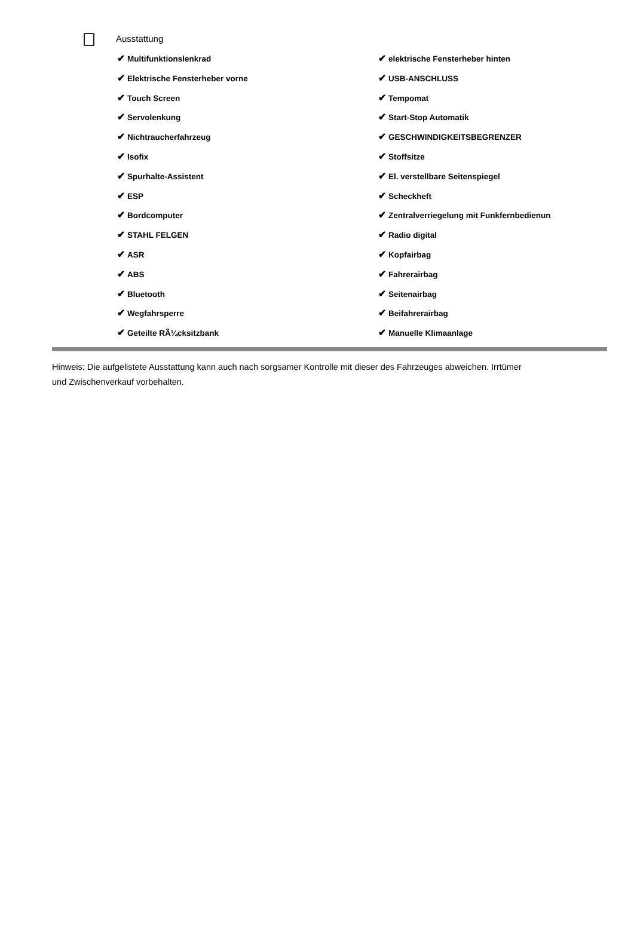Ausstattung
✔ Multifunktionslenkrad
✔ elektrische Fensterheber hinten
✔ Elektrische Fensterheber vorne
✔ USB-ANSCHLUSS
✔ Touch Screen
✔ Tempomat
✔ Servolenkung
✔ Start-Stop Automatik
✔ Nichtraucherfahrzeug
✔ GESCHWINDIGKEITSBEGRENZER
✔ Isofix
✔ Stoffsitze
✔ Spurhalte-Assistent
✔ El. verstellbare Seitenspiegel
✔ ESP
✔ Scheckheft
✔ Bordcomputer
✔ Zentralverriegelung mit Funkfernbedienun
✔ STAHL FELGEN
✔ Radio digital
✔ ASR
✔ Kopfairbag
✔ ABS
✔ Fahrerairbag
✔ Bluetooth
✔ Seitenairbag
✔ Wegfahrsperre
✔ Beifahrerairbag
✔ Geteilte RÃ¼cksitzbank
✔ Manuelle Klimaanlage
Hinweis: Die aufgelistete Ausstattung kann auch nach sorgsamer Kontrolle mit dieser des Fahrzeuges abweichen. Irrtümer und Zwischenverkauf vorbehalten.